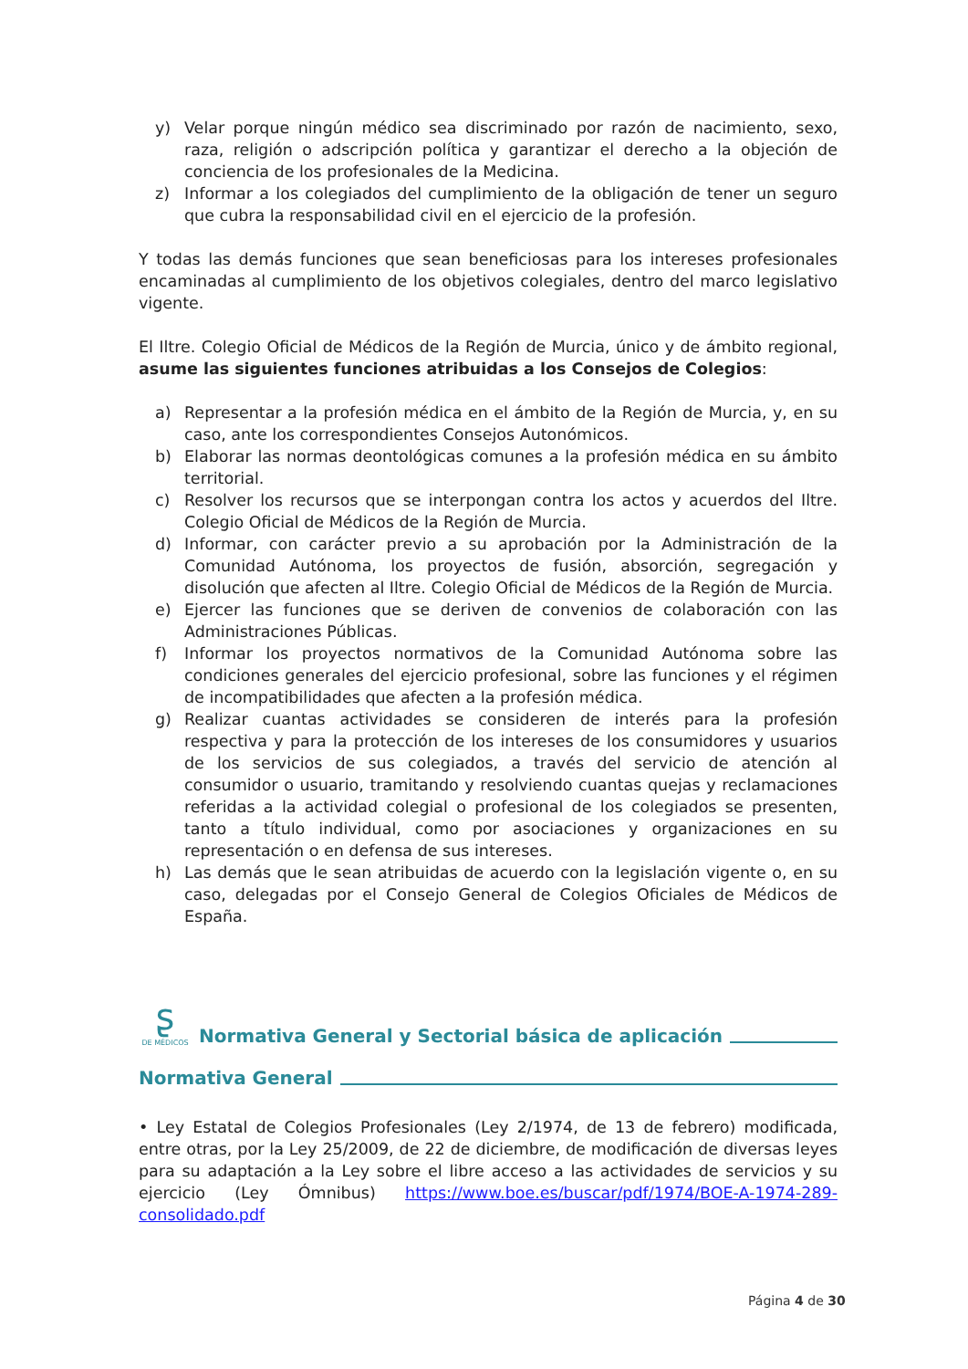y) Velar porque ningún médico sea discriminado por razón de nacimiento, sexo, raza, religión o adscripción política y garantizar el derecho a la objeción de conciencia de los profesionales de la Medicina.
z) Informar a los colegiados del cumplimiento de la obligación de tener un seguro que cubra la responsabilidad civil en el ejercicio de la profesión.
Y todas las demás funciones que sean beneficiosas para los intereses profesionales encaminadas al cumplimiento de los objetivos colegiales, dentro del marco legislativo vigente.
El Iltre. Colegio Oficial de Médicos de la Región de Murcia, único y de ámbito regional, asume las siguientes funciones atribuidas a los Consejos de Colegios:
a) Representar a la profesión médica en el ámbito de la Región de Murcia, y, en su caso, ante los correspondientes Consejos Autonómicos.
b) Elaborar las normas deontológicas comunes a la profesión médica en su ámbito territorial.
c) Resolver los recursos que se interpongan contra los actos y acuerdos del Iltre. Colegio Oficial de Médicos de la Región de Murcia.
d) Informar, con carácter previo a su aprobación por la Administración de la Comunidad Autónoma, los proyectos de fusión, absorción, segregación y disolución que afecten al Iltre. Colegio Oficial de Médicos de la Región de Murcia.
e) Ejercer las funciones que se deriven de convenios de colaboración con las Administraciones Públicas.
f) Informar los proyectos normativos de la Comunidad Autónoma sobre las condiciones generales del ejercicio profesional, sobre las funciones y el régimen de incompatibilidades que afecten a la profesión médica.
g) Realizar cuantas actividades se consideren de interés para la profesión respectiva y para la protección de los intereses de los consumidores y usuarios de los servicios de sus colegiados, a través del servicio de atención al consumidor o usuario, tramitando y resolviendo cuantas quejas y reclamaciones referidas a la actividad colegial o profesional de los colegiados se presenten, tanto a título individual, como por asociaciones y organizaciones en su representación o en defensa de sus intereses.
h) Las demás que le sean atribuidas de acuerdo con la legislación vigente o, en su caso, delegadas por el Consejo General de Colegios Oficiales de Médicos de España.
ʂ
DE MÉDICOS Normativa General y Sectorial básica de aplicación
Normativa General
• Ley Estatal de Colegios Profesionales (Ley 2/1974, de 13 de febrero) modificada, entre otras, por la Ley 25/2009, de 22 de diciembre, de modificación de diversas leyes para su adaptación a la Ley sobre el libre acceso a las actividades de servicios y su ejercicio (Ley Ómnibus) https://www.boe.es/buscar/pdf/1974/BOE-A-1974-289-consolidado.pdf
Página 4 de 30